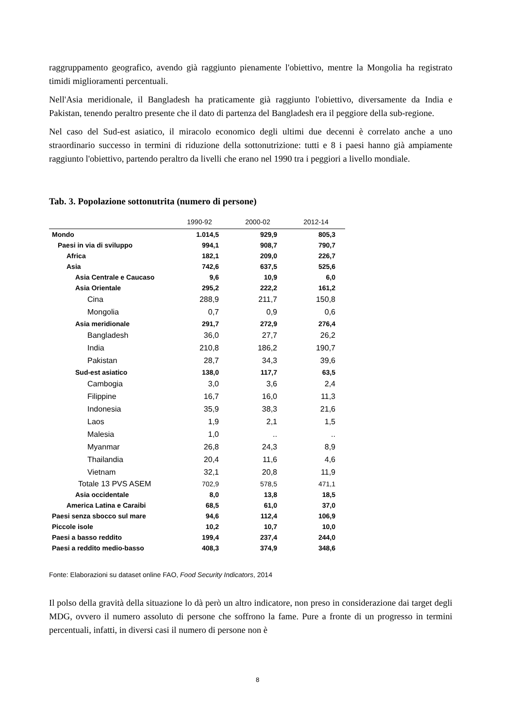raggruppamento geografico, avendo già raggiunto pienamente l'obiettivo, mentre la Mongolia ha registrato timidi miglioramenti percentuali.
Nell'Asia meridionale, il Bangladesh ha praticamente già raggiunto l'obiettivo, diversamente da India e Pakistan, tenendo peraltro presente che il dato di partenza del Bangladesh era il peggiore della sub-regione.
Nel caso del Sud-est asiatico, il miracolo economico degli ultimi due decenni è correlato anche a uno straordinario successo in termini di riduzione della sottonutrizione: tutti e 8 i paesi hanno già ampiamente raggiunto l'obiettivo, partendo peraltro da livelli che erano nel 1990 tra i peggiori a livello mondiale.
Tab. 3. Popolazione sottonutrita (numero di persone)
| | 1990-92 | 2000-02 | 2012-14 |
| --- | --- | --- | --- |
| Mondo | 1.014,5 | 929,9 | 805,3 |
| Paesi in via di sviluppo | 994,1 | 908,7 | 790,7 |
| Africa | 182,1 | 209,0 | 226,7 |
| Asia | 742,6 | 637,5 | 525,6 |
| Asia Centrale e Caucaso | 9,6 | 10,9 | 6,0 |
| Asia Orientale | 295,2 | 222,2 | 161,2 |
| Cina | 288,9 | 211,7 | 150,8 |
| Mongolia | 0,7 | 0,9 | 0,6 |
| Asia meridionale | 291,7 | 272,9 | 276,4 |
| Bangladesh | 36,0 | 27,7 | 26,2 |
| India | 210,8 | 186,2 | 190,7 |
| Pakistan | 28,7 | 34,3 | 39,6 |
| Sud-est asiatico | 138,0 | 117,7 | 63,5 |
| Cambogia | 3,0 | 3,6 | 2,4 |
| Filippine | 16,7 | 16,0 | 11,3 |
| Indonesia | 35,9 | 38,3 | 21,6 |
| Laos | 1,9 | 2,1 | 1,5 |
| Malesia | 1,0 | .. | .. |
| Myanmar | 26,8 | 24,3 | 8,9 |
| Thailandia | 20,4 | 11,6 | 4,6 |
| Vietnam | 32,1 | 20,8 | 11,9 |
| Totale 13 PVS ASEM | 702,9 | 578,5 | 471,1 |
| Asia occidentale | 8,0 | 13,8 | 18,5 |
| America Latina e Caraibi | 68,5 | 61,0 | 37,0 |
| Paesi senza sbocco sul mare | 94,6 | 112,4 | 106,9 |
| Piccole isole | 10,2 | 10,7 | 10,0 |
| Paesi a basso reddito | 199,4 | 237,4 | 244,0 |
| Paesi a reddito medio-basso | 408,3 | 374,9 | 348,6 |
Fonte: Elaborazioni su dataset online FAO, Food Security Indicators, 2014
Il polso della gravità della situazione lo dà però un altro indicatore, non preso in considerazione dai target degli MDG, ovvero il numero assoluto di persone che soffrono la fame. Pure a fronte di un progresso in termini percentuali, infatti, in diversi casi il numero di persone non è
8